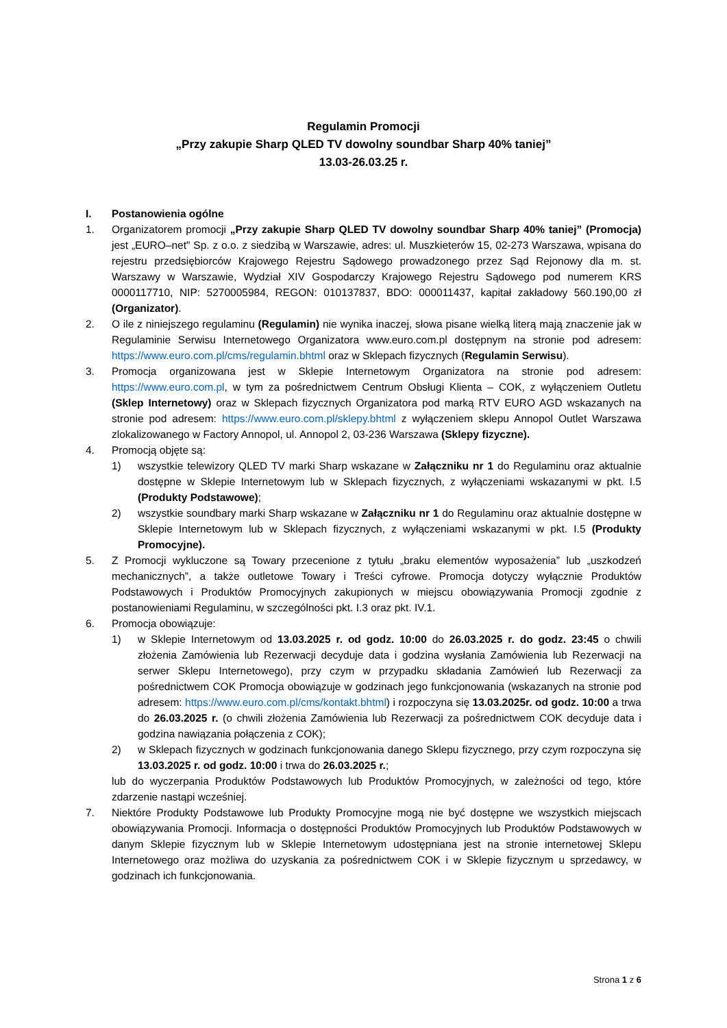Regulamin Promocji
„Przy zakupie Sharp QLED TV dowolny soundbar Sharp 40% taniej”
13.03-26.03.25 r.
I. Postanowienia ogólne
1. Organizatorem promocji „Przy zakupie Sharp QLED TV dowolny soundbar Sharp 40% taniej” (Promocja) jest „EURO–net" Sp. z o.o. z siedzibą w Warszawie, adres: ul. Muszkieterów 15, 02-273 Warszawa, wpisana do rejestru przedsiębiorców Krajowego Rejestru Sądowego prowadzonego przez Sąd Rejonowy dla m. st. Warszawy w Warszawie, Wydział XIV Gospodarczy Krajowego Rejestru Sądowego pod numerem KRS 0000117710, NIP: 5270005984, REGON: 010137837, BDO: 000011437, kapitał zakładowy 560.190,00 zł (Organizator).
2. O ile z niniejszego regulaminu (Regulamin) nie wynika inaczej, słowa pisane wielką literą mają znaczenie jak w Regulaminie Serwisu Internetowego Organizatora www.euro.com.pl dostępnym na stronie pod adresem: https://www.euro.com.pl/cms/regulamin.bhtml oraz w Sklepach fizycznych (Regulamin Serwisu).
3. Promocja organizowana jest w Sklepie Internetowym Organizatora na stronie pod adresem: https://www.euro.com.pl, w tym za pośrednictwem Centrum Obsługi Klienta – COK, z wyłączeniem Outletu (Sklep Internetowy) oraz w Sklepach fizycznych Organizatora pod marką RTV EURO AGD wskazanych na stronie pod adresem: https://www.euro.com.pl/sklepy.bhtml z wyłączeniem sklepu Annopol Outlet Warszawa zlokalizowanego w Factory Annopol, ul. Annopol 2, 03-236 Warszawa (Sklepy fizyczne).
4. Promocją objęte są:
1) wszystkie telewizory QLED TV marki Sharp wskazane w Załączniku nr 1 do Regulaminu oraz aktualnie dostępne w Sklepie Internetowym lub w Sklepach fizycznych, z wyłączeniami wskazanymi w pkt. I.5 (Produkty Podstawowe);
2) wszystkie soundbary marki Sharp wskazane w Załączniku nr 1 do Regulaminu oraz aktualnie dostępne w Sklepie Internetowym lub w Sklepach fizycznych, z wyłączeniami wskazanymi w pkt. I.5 (Produkty Promocyjne).
5. Z Promocji wykluczone są Towary przecenione z tytułu „braku elementów wyposażenia” lub „uszkodzeń mechanicznych”, a także outletowe Towary i Treści cyfrowe. Promocja dotyczy wyłącznie Produktów Podstawowych i Produktów Promocyjnych zakupionych w miejscu obowiązywania Promocji zgodnie z postanowieniami Regulaminu, w szczególności pkt. I.3 oraz pkt. IV.1.
6. Promocja obowiązuje:
1) w Sklepie Internetowym od 13.03.2025 r. od godz. 10:00 do 26.03.2025 r. do godz. 23:45 o chwili złożenia Zamówienia lub Rezerwacji decyduje data i godzina wysłania Zamówienia lub Rezerwacji na serwer Sklepu Internetowego), przy czym w przypadku składania Zamówień lub Rezerwacji za pośrednictwem COK Promocja obowiązuje w godzinach jego funkcjonowania (wskazanych na stronie pod adresem: https://www.euro.com.pl/cms/kontakt.bhtml) i rozpoczyna się 13.03.2025r. od godz. 10:00 a trwa do 26.03.2025 r. (o chwili złożenia Zamówienia lub Rezerwacji za pośrednictwem COK decyduje data i godzina nawiązania połączenia z COK);
2) w Sklepach fizycznych w godzinach funkcjonowania danego Sklepu fizycznego, przy czym rozpoczyna się 13.03.2025 r. od godz. 10:00 i trwa do 26.03.2025 r.;
lub do wyczerpania Produktów Podstawowych lub Produktów Promocyjnych, w zależności od tego, które zdarzenie nastąpi wcześniej.
7. Niektóre Produkty Podstawowe lub Produkty Promocyjne mogą nie być dostępne we wszystkich miejscach obowiązywania Promocji. Informacja o dostępności Produktów Promocyjnych lub Produktów Podstawowych w danym Sklepie fizycznym lub w Sklepie Internetowym udostępniana jest na stronie internetowej Sklepu Internetowego oraz możliwa do uzyskania za pośrednictwem COK i w Sklepie fizycznym u sprzedawcy, w godzinach ich funkcjonowania.
Strona 1 z 6